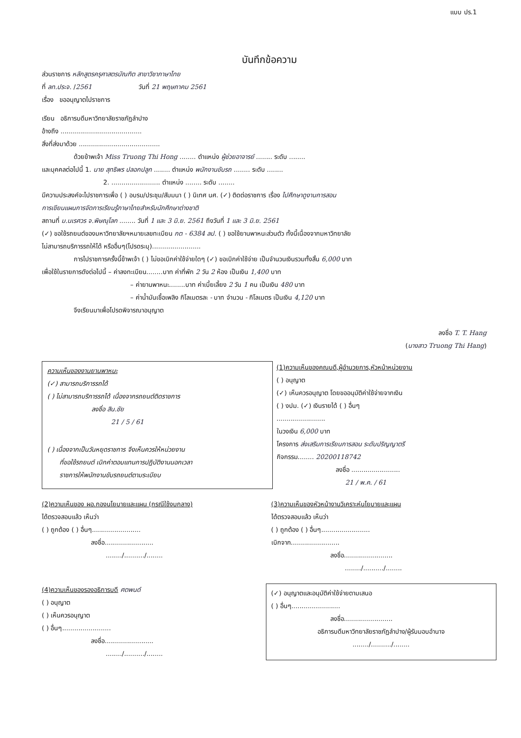แบบ ปร.1
บันทึกข้อความ
ส่วนราชการ หลักสูตรครุศาสตรบัณฑิต สาขาวิชาภาษาไทย
ที่ ลท.ประจ. /2561 วันที่ 21 พฤษภาคม 2561
เรื่อง ขออนุญาตไปราชการ
เรียน อธิการบดีมหาวิทยาลัยราชภัฏลำปาง
อ้างถึง ........................................
สิ่งที่ส่งมาด้วย ........................................
ด้วยข้าพเจ้า Miss Truong Thi Hong ........ ตำแหน่ง ผู้ช่วยอาจารย์ ........ ระดับ ........
และบุคคลต่อไปนี้ 1. นาย สุทธิพร ปลอกปลูก ........ ตำแหน่ง พนักงานขับรถ ........ ระดับ ........
2. ........................ ตำแหน่ง ........ ระดับ ........
มีความประสงค์จะไปราชการเพื่อ ( ) อบรม/ประชุม/สัมมนา ( ) นิเทศ นศ. (✓) ติดต่อราชการ เรื่อง ไปศึกษาดูงานการสอน
การเขียนแผนการจัดการเรียนรู้ภาษาไทยสำหรับนักศึกษาต่างชาติ
สถานที่ ม.นเรศวร จ.พิษณุโลก ........ วันที่ 1 และ 3 มิ.ย. 2561 ถึงวันที่ 1 และ 3 มิ.ย. 2561
(✓) ขอใช้รถยนต์ของมหาวิทยาลัยฯหมายเลขทะเบียน กต - 6384 ลป. ( ) ขอใช้ยานพาหนะส่วนตัว ทั้งนี้เนื่องจากมหาวิทยาลัย
ไม่สามารถบริการรถให้ได้ หรืออื่นๆ(โปรดระบุ)........................
การไปราชการครั้งนี้ข้าพเจ้า ( ) ไม่ขอเบิกค่าใช้จ่ายใดๆ (✓) ขอเบิกค่าใช้จ่าย เป็นจำนวนเงินรวมทั้งสิ้น 6,000 บาท
เพื่อใช้ในรายการดังต่อไปนี้ – ค่าลงทะเบียน........บาท ค่าที่พัก 2 วัน 2 ห้อง เป็นเงิน 1,400 บาท
– ค่ายานพาหนะ........บาท ค่าเบี้ยเลี้ยง 2 วัน 1 คน เป็นเงิน 480 บาท
– ค่าน้ำมันเชื้อเพลิง กิโลเมตรละ - บาท จำนวน - กิโลเมตร เป็นเงิน 4,120 บาท
จึงเรียนมาเพื่อโปรดพิจารณาอนุญาต
ลงชื่อ T. T. Hang
(นางสาว Truong Thi Hang)
ความเห็นของงานยานพาหนะ
(✓) สามารถบริการรถได้
( ) ไม่สามารถบริการรถได้ เนื่องจากรถยนต์ติดราชการ
ลงชื่อ สิน.ชัย
21 / 5 / 61
( ) เนื่องจากเป็นวันหยุดราชการ จึงเห็นควรให้หน่วยงาน
ที่ขอใช้รถยนต์ เบิกค่าตอบแทนการปฏิบัติงานนอกเวลา
ราชการให้พนักงานขับรถยนต์ตามระเบียบ
(1)ความเห็นของคณบดี,ผู้อำนวยการ,หัวหน้าหน่วยงาน
( ) อนุญาต
(✓) เห็นควรอนุญาต โดยขออนุมัติค่าใช้จ่ายจากเงิน
( ) งปม. (✓) เงินรายได้ ( ) อื่นๆ
........................
ในวงเงิน 6,000 บาท
โครงการ ส่งเสริมการเรียนการสอน ระดับปริญญาตรี
กิจกรรม........ 20200118742
ลงชื่อ ........................
21 / พ.ค. / 61
(2)ความเห็นของ ผอ.กองนโยบายและแผน (กรณีใช้งบกลาง)
ได้ตรวจสอบแล้ว เห็นว่า
( ) ถูกต้อง ( ) อื่นๆ........................
ลงชื่อ........................
......../........../........
(3)ความเห็นของหัวหน้างานวิเคราะห์นโยบายและแผน
ได้ตรวจสอบแล้ว เห็นว่า
( ) ถูกต้อง ( ) อื่นๆ........................
เบิกจาก........................
ลงชื่อ........................
......../........../........
(4)ความเห็นของรองอธิการบดี ศตพนด์
( ) อนุญาต
( ) เห็นควรอนุญาต
( ) อื่นๆ........................
ลงชื่อ........................
......../........../........
(✓) อนุญาตและอนุมัติค่าใช้จ่ายตามเสนอ
( ) อื่นๆ........................
ลงชื่อ........................
อธิการบดีมหาวิทยาลัยราชภัฏลำปาง/ผู้รับมอบอำนาจ
......../........../........